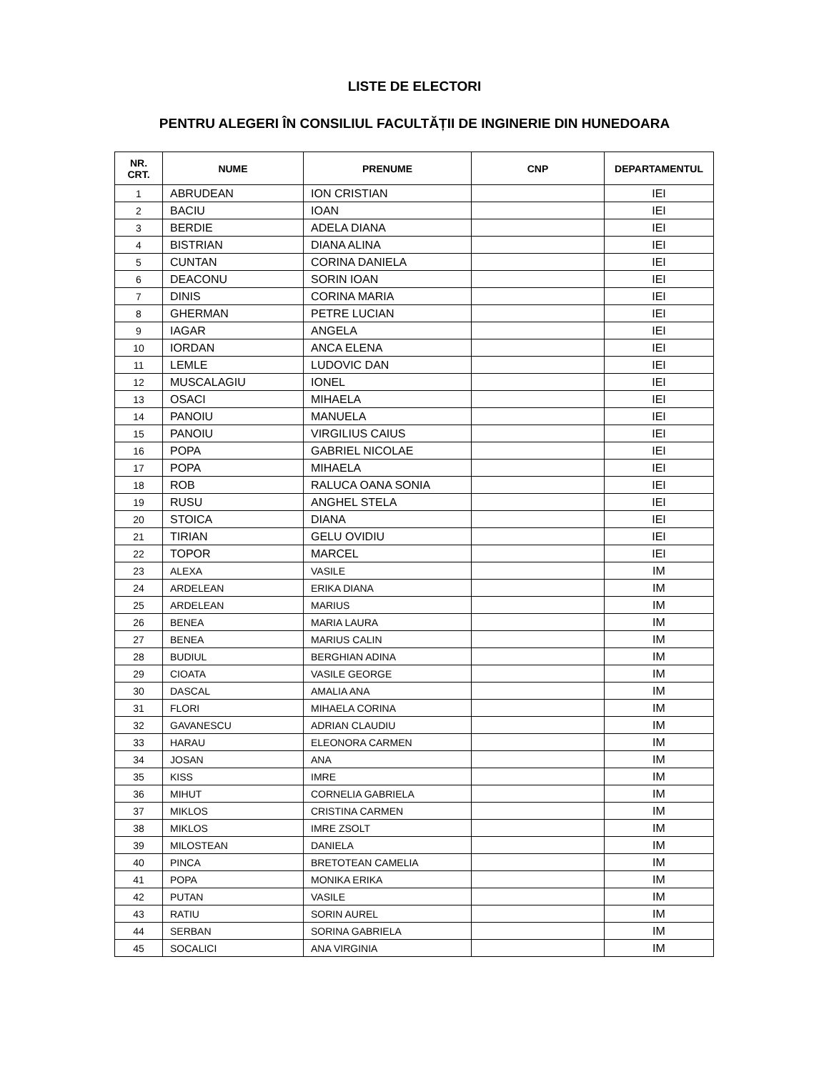LISTE DE ELECTORI
PENTRU ALEGERI ÎN CONSILIUL FACULTĂȚII DE INGINERIE DIN HUNEDOARA
| NR. CRT. | NUME | PRENUME | CNP | DEPARTAMENTUL |
| --- | --- | --- | --- | --- |
| 1 | ABRUDEAN | ION CRISTIAN | | IEI |
| 2 | BACIU | IOAN | | IEI |
| 3 | BERDIE | ADELA DIANA | | IEI |
| 4 | BISTRIAN | DIANA ALINA | | IEI |
| 5 | CUNTAN | CORINA DANIELA | | IEI |
| 6 | DEACONU | SORIN IOAN | | IEI |
| 7 | DINIS | CORINA MARIA | | IEI |
| 8 | GHERMAN | PETRE LUCIAN | | IEI |
| 9 | IAGAR | ANGELA | | IEI |
| 10 | IORDAN | ANCA ELENA | | IEI |
| 11 | LEMLE | LUDOVIC DAN | | IEI |
| 12 | MUSCALAGIU | IONEL | | IEI |
| 13 | OSACI | MIHAELA | | IEI |
| 14 | PANOIU | MANUELA | | IEI |
| 15 | PANOIU | VIRGILIUS CAIUS | | IEI |
| 16 | POPA | GABRIEL NICOLAE | | IEI |
| 17 | POPA | MIHAELA | | IEI |
| 18 | ROB | RALUCA OANA SONIA | | IEI |
| 19 | RUSU | ANGHEL STELA | | IEI |
| 20 | STOICA | DIANA | | IEI |
| 21 | TIRIAN | GELU OVIDIU | | IEI |
| 22 | TOPOR | MARCEL | | IEI |
| 23 | ALEXA | VASILE | | IM |
| 24 | ARDELEAN | ERIKA DIANA | | IM |
| 25 | ARDELEAN | MARIUS | | IM |
| 26 | BENEA | MARIA LAURA | | IM |
| 27 | BENEA | MARIUS CALIN | | IM |
| 28 | BUDIUL | BERGHIAN ADINA | | IM |
| 29 | CIOATA | VASILE GEORGE | | IM |
| 30 | DASCAL | AMALIA ANA | | IM |
| 31 | FLORI | MIHAELA CORINA | | IM |
| 32 | GAVANESCU | ADRIAN CLAUDIU | | IM |
| 33 | HARAU | ELEONORA CARMEN | | IM |
| 34 | JOSAN | ANA | | IM |
| 35 | KISS | IMRE | | IM |
| 36 | MIHUT | CORNELIA GABRIELA | | IM |
| 37 | MIKLOS | CRISTINA CARMEN | | IM |
| 38 | MIKLOS | IMRE ZSOLT | | IM |
| 39 | MILOSTEAN | DANIELA | | IM |
| 40 | PINCA | BRETOTEAN CAMELIA | | IM |
| 41 | POPA | MONIKA ERIKA | | IM |
| 42 | PUTAN | VASILE | | IM |
| 43 | RATIU | SORIN AUREL | | IM |
| 44 | SERBAN | SORINA GABRIELA | | IM |
| 45 | SOCALICI | ANA VIRGINIA | | IM |